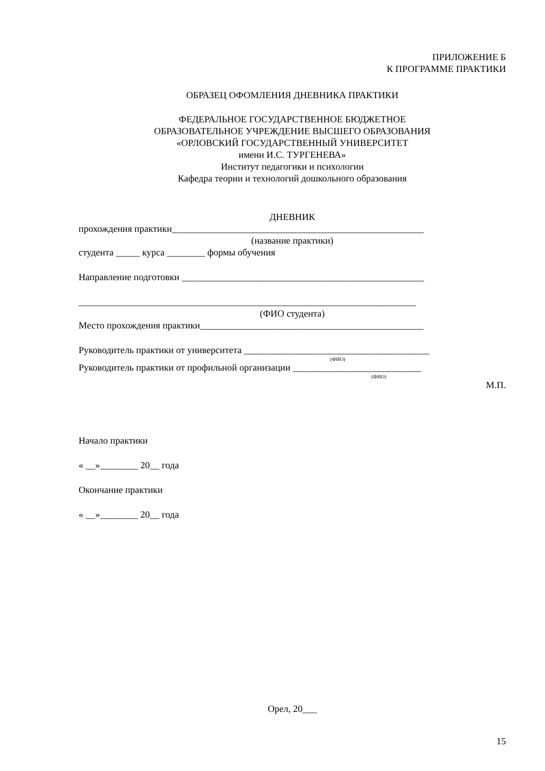ПРИЛОЖЕНИЕ Б
К ПРОГРАММЕ ПРАКТИКИ
ОБРАЗЕЦ ОФОМЛЕНИЯ ДНЕВНИКА ПРАКТИКИ
ФЕДЕРАЛЬНОЕ ГОСУДАРСТВЕННОЕ БЮДЖЕТНОЕ
ОБРАЗОВАТЕЛЬНОЕ УЧРЕЖДЕНИЕ ВЫСШЕГО ОБРАЗОВАНИЯ
«ОРЛОВСКИЙ ГОСУДАРСТВЕННЫЙ УНИВЕРСИТЕТ
имени И.С. ТУРГЕНЕВА»
Институт педагогики и психологии
Кафедра теории и технологий дошкольного образования
ДНЕВНИК
прохождения практики_____________________________________________________
(название практики)
студента _____ курса ________ формы обучения
Направление подготовки ___________________________________________________
_______________________________________________________________________
(ФИО студента)
Место прохождения практики_______________________________________________
Руководитель практики от университета _______________________________________
(ФИО)
Руководитель практики от профильной организации ___________________________
(ФИО)
М.П.
Начало практики
« __»________ 20__ года
Окончание практики
« __»________ 20__ года
Орел, 20___
15